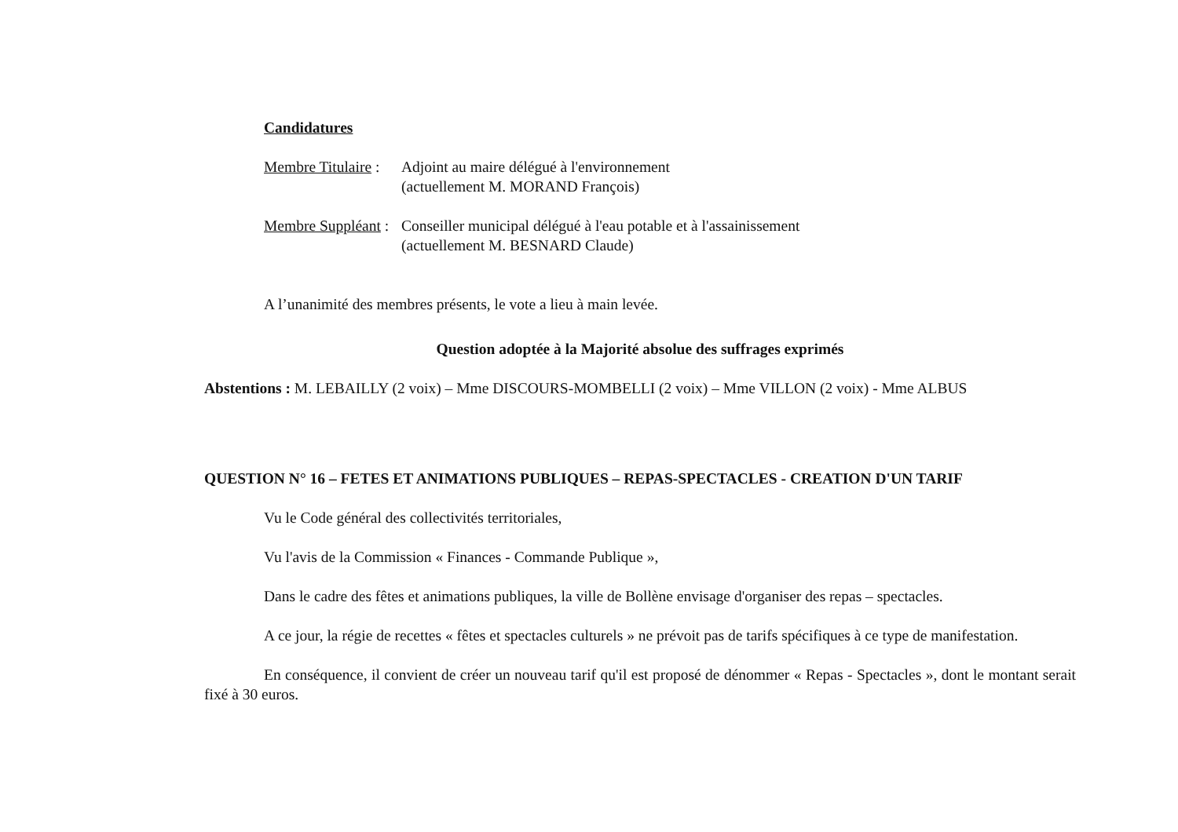Candidatures
Membre Titulaire :
Adjoint au maire délégué à l'environnement
(actuellement M. MORAND François)
Membre Suppléant :
Conseiller municipal délégué à l'eau potable et à l'assainissement
(actuellement M. BESNARD Claude)
A l’unanimité des membres présents, le vote a lieu à main levée.
Question adoptée à la Majorité absolue des suffrages exprimés
Abstentions : M. LEBAILLY (2 voix) – Mme DISCOURS-MOMBELLI (2 voix) – Mme VILLON (2 voix) - Mme ALBUS
QUESTION N° 16 – FETES ET ANIMATIONS PUBLIQUES – REPAS-SPECTACLES - CREATION D'UN TARIF
Vu le Code général des collectivités territoriales,
Vu l'avis de la Commission « Finances - Commande Publique »,
Dans le cadre des fêtes et animations publiques, la ville de Bollène envisage d'organiser des repas – spectacles.
A ce jour, la régie de recettes « fêtes et spectacles culturels » ne prévoit pas de tarifs spécifiques à ce type de manifestation.
En conséquence, il convient de créer un nouveau tarif qu'il est proposé de dénommer « Repas - Spectacles », dont le montant serait fixé à 30 euros.